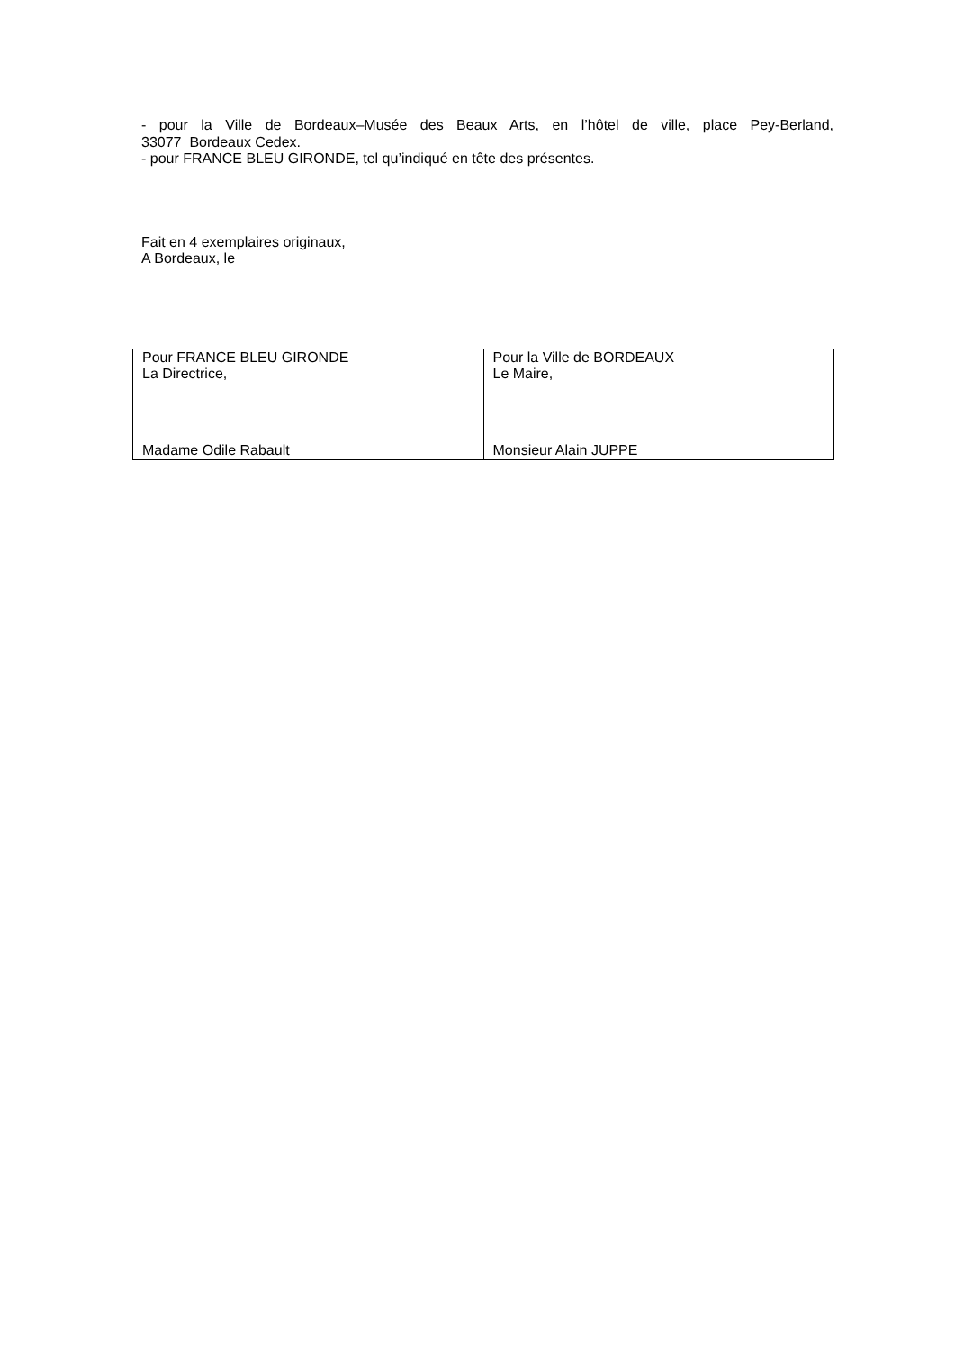- pour la Ville de Bordeaux–Musée des Beaux Arts, en l’hôtel de ville, place Pey-Berland,
33077 Bordeaux Cedex.
- pour FRANCE BLEU GIRONDE, tel qu’indiqué en tête des présentes.
Fait en 4 exemplaires originaux,
A Bordeaux, le
| Pour FRANCE BLEU GIRONDE La Directrice, Madame Odile Rabault | Pour la Ville de BORDEAUX Le Maire, Monsieur Alain JUPPE |